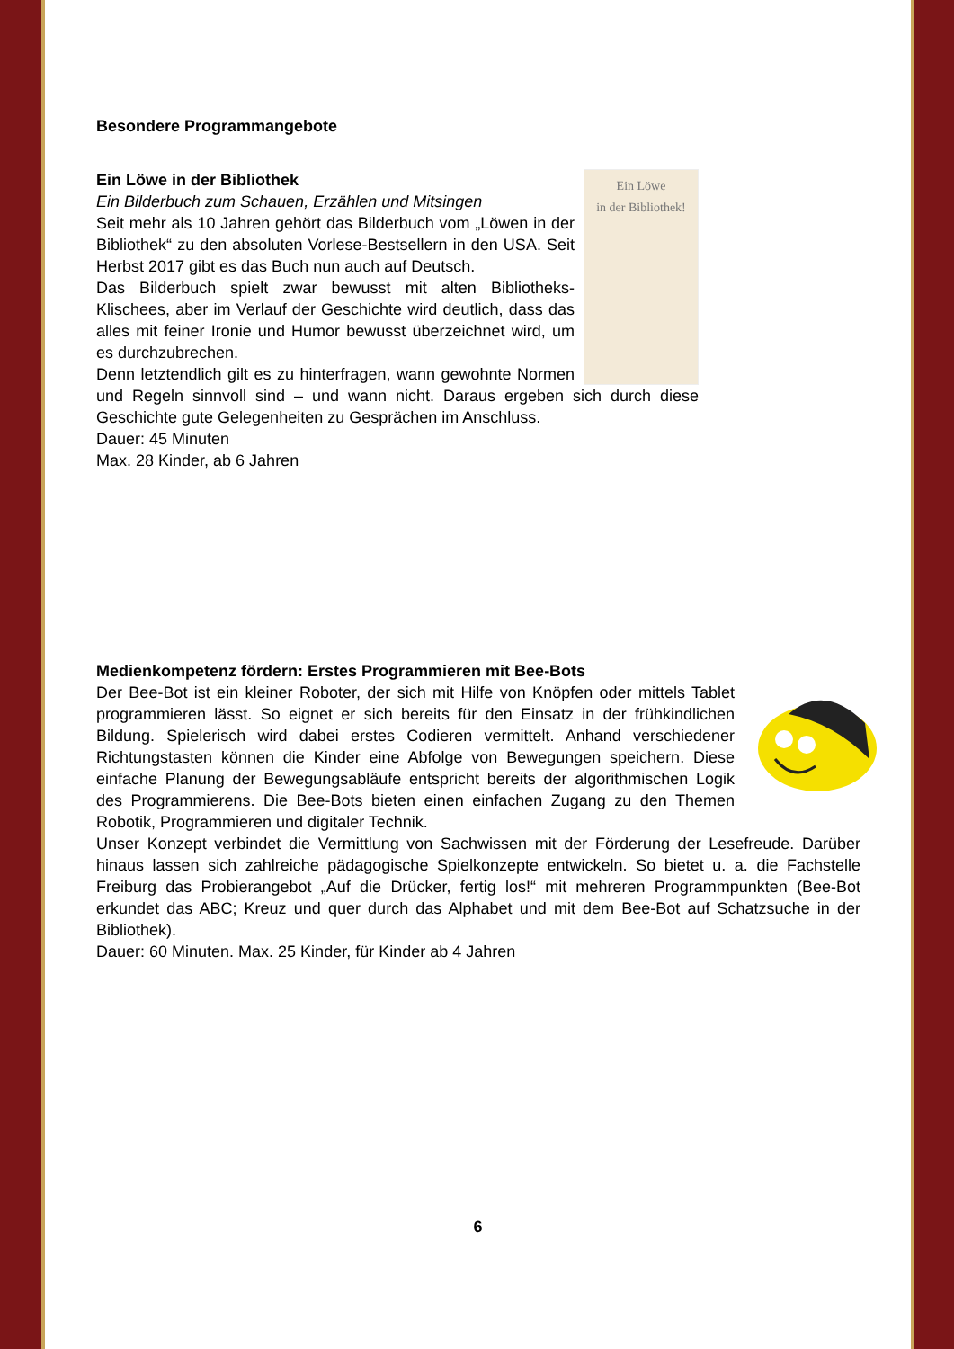Besondere Programmangebote
Ein Löwe
in der Bibliothek!
Ein Löwe in der Bibliothek
Ein Bilderbuch zum Schauen, Erzählen und Mitsingen
Seit mehr als 10 Jahren gehört das Bilderbuch vom „Löwen in der Bibliothek“ zu den absoluten Vorlese-Bestsellern in den USA. Seit Herbst 2017 gibt es das Buch nun auch auf Deutsch.
Das Bilderbuch spielt zwar bewusst mit alten Bibliotheks-Klischees, aber im Verlauf der Geschichte wird deutlich, dass das alles mit feiner Ironie und Humor bewusst überzeichnet wird, um es durchzubrechen.
Denn letztendlich gilt es zu hinterfragen, wann gewohnte Normen und Regeln sinnvoll sind – und wann nicht. Daraus ergeben sich durch diese Geschichte gute Gelegenheiten zu Gesprächen im Anschluss.
Dauer: 45 Minuten
Max. 28 Kinder, ab 6 Jahren
Medienkompetenz fördern: Erstes Programmieren mit Bee-Bots
Der Bee-Bot ist ein kleiner Roboter, der sich mit Hilfe von Knöpfen oder mittels Tablet programmieren lässt. So eignet er sich bereits für den Einsatz in der frühkindlichen Bildung. Spielerisch wird dabei erstes Codieren vermittelt. Anhand verschiedener Richtungstasten können die Kinder eine Abfolge von Bewegungen speichern. Diese einfache Planung der Bewegungsabläufe entspricht bereits der algorithmischen Logik des Programmierens. Die Bee-Bots bieten einen einfachen Zugang zu den Themen Robotik, Programmieren und digitaler Technik.
Unser Konzept verbindet die Vermittlung von Sachwissen mit der Förderung der Lesefreude. Darüber hinaus lassen sich zahlreiche pädagogische Spielkonzepte entwickeln. So bietet u. a. die Fachstelle Freiburg das Probierangebot „Auf die Drücker, fertig los!“ mit mehreren Programmpunkten (Bee-Bot erkundet das ABC; Kreuz und quer durch das Alphabet und mit dem Bee-Bot auf Schatzsuche in der Bibliothek).
Dauer: 60 Minuten. Max. 25 Kinder, für Kinder ab 4 Jahren
6